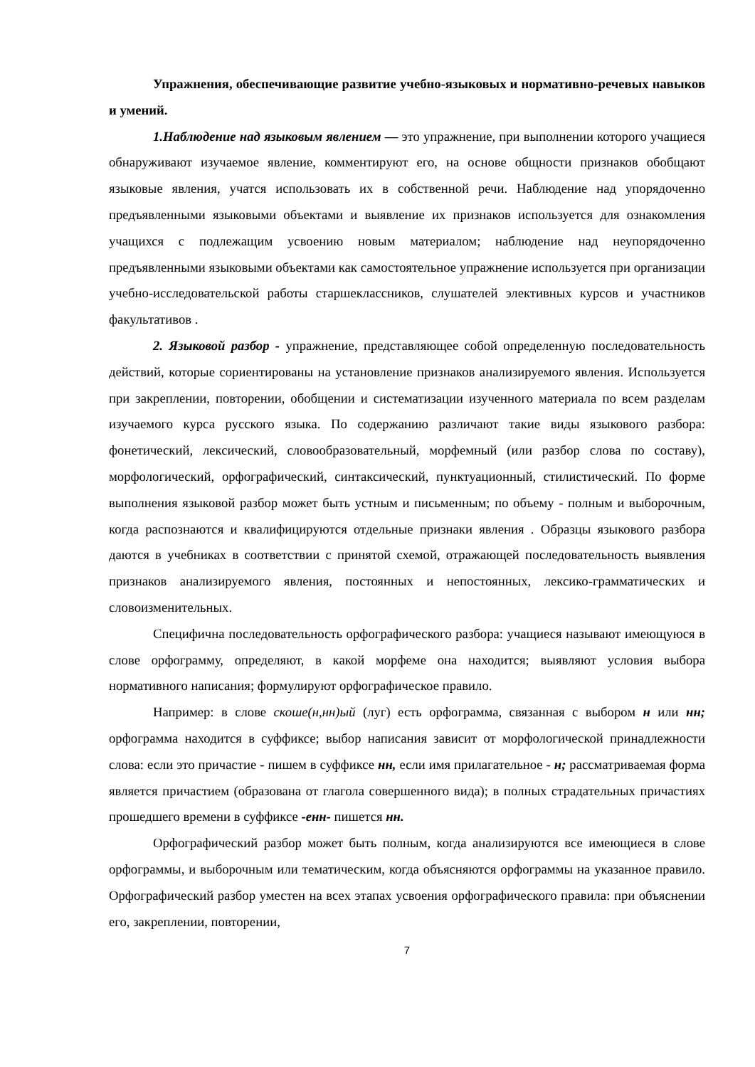Упражнения, обеспечивающие развитие учебно-языковых и нормативно-речевых навыков и умений.
1.Наблюдение над языковым явлением — это упражнение, при выполнении которого учащиеся обнаруживают изучаемое явление, комментируют его, на основе общности признаков обобщают языковые явления, учатся использовать их в собственной речи. Наблюдение над упорядоченно предъявленными языковыми объектами и выявление их признаков используется для ознакомления учащихся с подлежащим усвоению новым материалом; наблюдение над неупорядоченно предъявленными языковыми объектами как самостоятельное упражнение используется при организации учебно-исследовательской работы старшеклассников, слушателей элективных курсов и участников факультативов .
2. Языковой разбор - упражнение, представляющее собой определенную последовательность действий, которые сориентированы на установление признаков анализируемого явления. Используется при закреплении, повторении, обобщении и систематизации изученного материала по всем разделам изучаемого курса русского языка. По содержанию различают такие виды языкового разбора: фонетический, лексический, словообразовательный, морфемный (или разбор слова по составу), морфологический, орфографический, синтаксический, пунктуационный, стилистический. По форме выполнения языковой разбор может быть устным и письменным; по объему - полным и выборочным, когда распознаются и квалифицируются отдельные признаки явления . Образцы языкового разбора даются в учебниках в соответствии с принятой схемой, отражающей последовательность выявления признаков анализируемого явления, постоянных и непостоянных, лексико-грамматических и словоизменительных.
Специфична последовательность орфографического разбора: учащиеся называют имеющуюся в слове орфограмму, определяют, в какой морфеме она находится; выявляют условия выбора нормативного написания; формулируют орфографическое правило.
Например: в слове скоше(н,нн)ый (луг) есть орфограмма, связанная с выбором н или нн; орфограмма находится в суффиксе; выбор написания зависит от морфологической принадлежности слова: если это причастие - пишем в суффиксе нн, если имя прилагательное - н; рассматриваемая форма является причастием (образована от глагола совершенного вида); в полных страдательных причастиях прошедшего времени в суффиксе -енн- пишется нн.
Орфографический разбор может быть полным, когда анализируются все имеющиеся в слове орфограммы, и выборочным или тематическим, когда объясняются орфограммы на указанное правило. Орфографический разбор уместен на всех этапах усвоения орфографического правила: при объяснении его, закреплении, повторении,
7